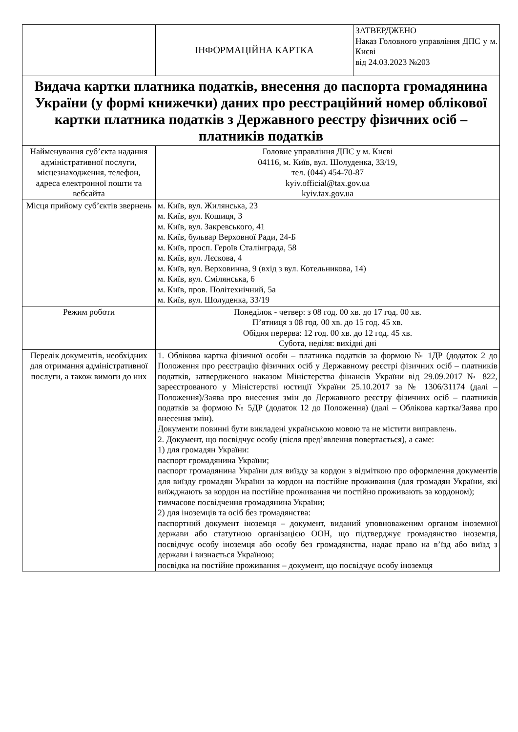| | ІНФОРМАЦІЙНА КАРТКА | ЗАТВЕРДЖЕНО Наказ Головного управління ДПС у м. Києві від 24.03.2023 №203 |
| Видача картки платника податків, внесення до паспорта громадянина України (у формі книжечки) даних про реєстраційний номер облікової картки платника податків з Державного реєстру фізичних осіб – платників податків | | |
| Найменування суб’єкта надання адміністративної послуги, місцезнаходження, телефон, адреса електронної пошти та вебсайта | Головне управління ДПС у м. Києві 04116, м. Київ, вул. Шолуденка, 33/19, тел. (044) 454-70-87 kyiv.official@tax.gov.ua kyiv.tax.gov.ua | |
| Місця прийому суб’єктів звернень | м. Київ, вул. Жилянська, 23 м. Київ, вул. Кошиця, 3 м. Київ, вул. Закревського, 41 м. Київ, бульвар Верховної Ради, 24-Б м. Київ, просп. Героїв Сталінграда, 58 м. Київ, вул. Лєскова, 4 м. Київ, вул. Верховинна, 9 (вхід з вул. Котельникова, 14) м. Київ, вул. Смілянська, 6 м. Київ, пров. Політехнічний, 5а м. Київ, вул. Шолуденка, 33/19 | |
| Режим роботи | Понеділок - четвер: з 08 год. 00 хв. до 17 год. 00 хв. П’ятниця з 08 год. 00 хв. до 15 год. 45 хв. Обідня перерва: 12 год. 00 хв. до 12 год. 45 хв. Субота, неділя: вихідні дні | |
| Перелік документів, необхідних для отримання адміністративної послуги, а також вимоги до них | 1. Облікова картка фізичної особи – платника податків за формою № 1ДР (додаток 2 до Положення про реєстрацію фізичних осіб у Державному реєстрі фізичних осіб – платників податків, затвердженого наказом Міністерства фінансів України від 29.09.2017 № 822, зареєстрованого у Міністерстві юстиції України 25.10.2017 за № 1306/31174 (далі – Положення)/Заява про внесення змін до Державного реєстру фізичних осіб – платників податків за формою № 5ДР (додаток 12 до Положення) (далі – Облікова картка/Заява про внесення змін). Документи повинні бути викладені українською мовою та не містити виправлень. 2. Документ, що посвідчує особу (після пред’явлення повертається), а саме: 1) для громадян України: паспорт громадянина України; паспорт громадянина України для виїзду за кордон з відміткою про оформлення документів для виїзду громадян України за кордон на постійне проживання (для громадян України, які виїжджають за кордон на постійне проживання чи постійно проживають за кордоном); тимчасове посвідчення громадянина України; 2) для іноземців та осіб без громадянства: паспортний документ іноземця – документ, виданий уповноваженим органом іноземної держави або статутною організацією ООН, що підтверджує громадянство іноземця, посвідчує особу іноземця або особу без громадянства, надає право на в’їзд або виїзд з держави і визнається Україною; посвідка на постійне проживання – документ, що посвідчує особу іноземця | |